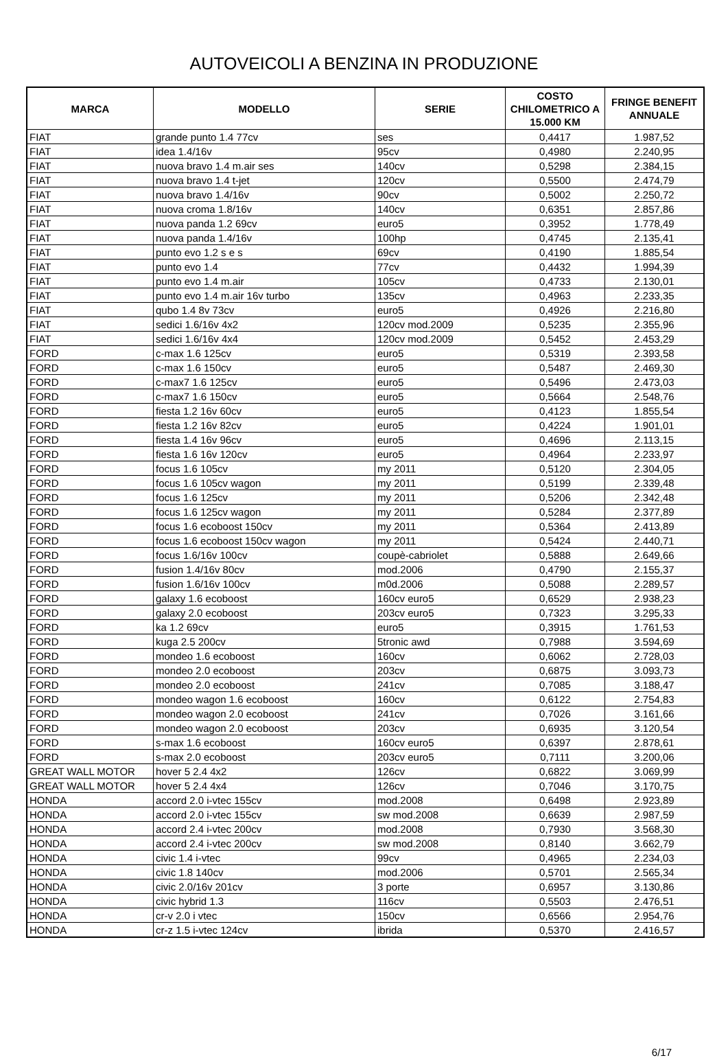AUTOVEICOLI A BENZINA IN PRODUZIONE
| MARCA | MODELLO | SERIE | COSTO CHILOMETRICO A 15.000 KM | FRINGE BENEFIT ANNUALE |
| --- | --- | --- | --- | --- |
| FIAT | grande punto 1.4 77cv | ses | 0,4417 | 1.987,52 |
| FIAT | idea 1.4/16v | 95cv | 0,4980 | 2.240,95 |
| FIAT | nuova bravo 1.4 m.air ses | 140cv | 0,5298 | 2.384,15 |
| FIAT | nuova bravo 1.4 t-jet | 120cv | 0,5500 | 2.474,79 |
| FIAT | nuova bravo 1.4/16v | 90cv | 0,5002 | 2.250,72 |
| FIAT | nuova croma 1.8/16v | 140cv | 0,6351 | 2.857,86 |
| FIAT | nuova panda 1.2 69cv | euro5 | 0,3952 | 1.778,49 |
| FIAT | nuova panda 1.4/16v | 100hp | 0,4745 | 2.135,41 |
| FIAT | punto evo 1.2 s e s | 69cv | 0,4190 | 1.885,54 |
| FIAT | punto evo 1.4 | 77cv | 0,4432 | 1.994,39 |
| FIAT | punto evo 1.4 m.air | 105cv | 0,4733 | 2.130,01 |
| FIAT | punto evo 1.4 m.air 16v turbo | 135cv | 0,4963 | 2.233,35 |
| FIAT | qubo 1.4 8v 73cv | euro5 | 0,4926 | 2.216,80 |
| FIAT | sedici 1.6/16v 4x2 | 120cv mod.2009 | 0,5235 | 2.355,96 |
| FIAT | sedici 1.6/16v 4x4 | 120cv mod.2009 | 0,5452 | 2.453,29 |
| FORD | c-max 1.6 125cv | euro5 | 0,5319 | 2.393,58 |
| FORD | c-max 1.6 150cv | euro5 | 0,5487 | 2.469,30 |
| FORD | c-max7 1.6 125cv | euro5 | 0,5496 | 2.473,03 |
| FORD | c-max7 1.6 150cv | euro5 | 0,5664 | 2.548,76 |
| FORD | fiesta 1.2 16v 60cv | euro5 | 0,4123 | 1.855,54 |
| FORD | fiesta 1.2 16v 82cv | euro5 | 0,4224 | 1.901,01 |
| FORD | fiesta 1.4 16v 96cv | euro5 | 0,4696 | 2.113,15 |
| FORD | fiesta 1.6 16v 120cv | euro5 | 0,4964 | 2.233,97 |
| FORD | focus 1.6 105cv | my 2011 | 0,5120 | 2.304,05 |
| FORD | focus 1.6 105cv wagon | my 2011 | 0,5199 | 2.339,48 |
| FORD | focus 1.6 125cv | my 2011 | 0,5206 | 2.342,48 |
| FORD | focus 1.6 125cv wagon | my 2011 | 0,5284 | 2.377,89 |
| FORD | focus 1.6 ecoboost 150cv | my 2011 | 0,5364 | 2.413,89 |
| FORD | focus 1.6 ecoboost 150cv wagon | my 2011 | 0,5424 | 2.440,71 |
| FORD | focus 1.6/16v 100cv | coupè-cabriolet | 0,5888 | 2.649,66 |
| FORD | fusion 1.4/16v 80cv | mod.2006 | 0,4790 | 2.155,37 |
| FORD | fusion 1.6/16v 100cv | m0d.2006 | 0,5088 | 2.289,57 |
| FORD | galaxy 1.6 ecoboost | 160cv euro5 | 0,6529 | 2.938,23 |
| FORD | galaxy 2.0 ecoboost | 203cv euro5 | 0,7323 | 3.295,33 |
| FORD | ka 1.2 69cv | euro5 | 0,3915 | 1.761,53 |
| FORD | kuga 2.5 200cv | 5tronic awd | 0,7988 | 3.594,69 |
| FORD | mondeo 1.6 ecoboost | 160cv | 0,6062 | 2.728,03 |
| FORD | mondeo 2.0 ecoboost | 203cv | 0,6875 | 3.093,73 |
| FORD | mondeo 2.0 ecoboost | 241cv | 0,7085 | 3.188,47 |
| FORD | mondeo wagon 1.6 ecoboost | 160cv | 0,6122 | 2.754,83 |
| FORD | mondeo wagon 2.0 ecoboost | 241cv | 0,7026 | 3.161,66 |
| FORD | mondeo wagon 2.0 ecoboost | 203cv | 0,6935 | 3.120,54 |
| FORD | s-max 1.6 ecoboost | 160cv euro5 | 0,6397 | 2.878,61 |
| FORD | s-max 2.0 ecoboost | 203cv euro5 | 0,7111 | 3.200,06 |
| GREAT WALL MOTOR | hover 5 2.4 4x2 | 126cv | 0,6822 | 3.069,99 |
| GREAT WALL MOTOR | hover 5 2.4 4x4 | 126cv | 0,7046 | 3.170,75 |
| HONDA | accord 2.0 i-vtec 155cv | mod.2008 | 0,6498 | 2.923,89 |
| HONDA | accord 2.0 i-vtec 155cv | sw mod.2008 | 0,6639 | 2.987,59 |
| HONDA | accord 2.4 i-vtec 200cv | mod.2008 | 0,7930 | 3.568,30 |
| HONDA | accord 2.4 i-vtec 200cv | sw mod.2008 | 0,8140 | 3.662,79 |
| HONDA | civic 1.4 i-vtec | 99cv | 0,4965 | 2.234,03 |
| HONDA | civic 1.8 140cv | mod.2006 | 0,5701 | 2.565,34 |
| HONDA | civic 2.0/16v 201cv | 3 porte | 0,6957 | 3.130,86 |
| HONDA | civic hybrid 1.3 | 116cv | 0,5503 | 2.476,51 |
| HONDA | cr-v 2.0 i vtec | 150cv | 0,6566 | 2.954,76 |
| HONDA | cr-z 1.5 i-vtec 124cv | ibrida | 0,5370 | 2.416,57 |
6/17